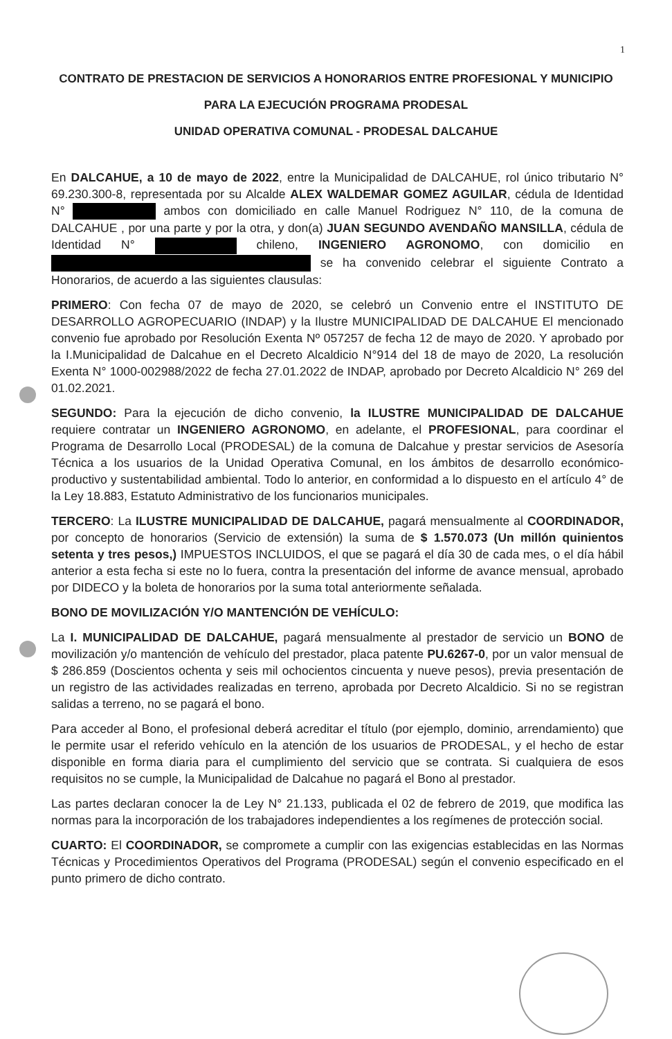1
CONTRATO DE PRESTACION DE SERVICIOS A HONORARIOS ENTRE PROFESIONAL Y MUNICIPIO
PARA LA EJECUCIÓN PROGRAMA PRODESAL
UNIDAD OPERATIVA COMUNAL - PRODESAL DALCAHUE
En DALCAHUE, a 10 de mayo de 2022, entre la Municipalidad de DALCAHUE, rol único tributario N° 69.230.300-8, representada por su Alcalde ALEX WALDEMAR GOMEZ AGUILAR, cédula de Identidad N° ambos con domiciliado en calle Manuel Rodriguez N° 110, de la comuna de DALCAHUE , por una parte y por la otra, y don(a) JUAN SEGUNDO AVENDAÑO MANSILLA, cédula de Identidad N° chileno, INGENIERO AGRONOMO, con domicilio en se ha convenido celebrar el siguiente Contrato a Honorarios, de acuerdo a las siguientes clausulas:
PRIMERO: Con fecha 07 de mayo de 2020, se celebró un Convenio entre el INSTITUTO DE DESARROLLO AGROPECUARIO (INDAP) y la Ilustre MUNICIPALIDAD DE DALCAHUE El mencionado convenio fue aprobado por Resolución Exenta Nº 057257 de fecha 12 de mayo de 2020. Y aprobado por la I.Municipalidad de Dalcahue en el Decreto Alcaldicio N°914 del 18 de mayo de 2020, La resolución Exenta N° 1000-002988/2022 de fecha 27.01.2022 de INDAP, aprobado por Decreto Alcaldicio N° 269 del 01.02.2021.
SEGUNDO: Para la ejecución de dicho convenio, la ILUSTRE MUNICIPALIDAD DE DALCAHUE requiere contratar un INGENIERO AGRONOMO, en adelante, el PROFESIONAL, para coordinar el Programa de Desarrollo Local (PRODESAL) de la comuna de Dalcahue y prestar servicios de Asesoría Técnica a los usuarios de la Unidad Operativa Comunal, en los ámbitos de desarrollo económico-productivo y sustentabilidad ambiental. Todo lo anterior, en conformidad a lo dispuesto en el artículo 4° de la Ley 18.883, Estatuto Administrativo de los funcionarios municipales.
TERCERO: La ILUSTRE MUNICIPALIDAD DE DALCAHUE, pagará mensualmente al COORDINADOR, por concepto de honorarios (Servicio de extensión) la suma de $ 1.570.073 (Un millón quinientos setenta y tres pesos,) IMPUESTOS INCLUIDOS, el que se pagará el día 30 de cada mes, o el día hábil anterior a esta fecha si este no lo fuera, contra la presentación del informe de avance mensual, aprobado por DIDECO y la boleta de honorarios por la suma total anteriormente señalada.
BONO DE MOVILIZACIÓN Y/O MANTENCIÓN DE VEHÍCULO:
La I. MUNICIPALIDAD DE DALCAHUE, pagará mensualmente al prestador de servicio un BONO de movilización y/o mantención de vehículo del prestador, placa patente PU.6267-0, por un valor mensual de $ 286.859 (Doscientos ochenta y seis mil ochocientos cincuenta y nueve pesos), previa presentación de un registro de las actividades realizadas en terreno, aprobada por Decreto Alcaldicio. Si no se registran salidas a terreno, no se pagará el bono.
Para acceder al Bono, el profesional deberá acreditar el título (por ejemplo, dominio, arrendamiento) que le permite usar el referido vehículo en la atención de los usuarios de PRODESAL, y el hecho de estar disponible en forma diaria para el cumplimiento del servicio que se contrata. Si cualquiera de esos requisitos no se cumple, la Municipalidad de Dalcahue no pagará el Bono al prestador.
Las partes declaran conocer la de Ley N° 21.133, publicada el 02 de febrero de 2019, que modifica las normas para la incorporación de los trabajadores independientes a los regímenes de protección social.
CUARTO: El COORDINADOR, se compromete a cumplir con las exigencias establecidas en las Normas Técnicas y Procedimientos Operativos del Programa (PRODESAL) según el convenio especificado en el punto primero de dicho contrato.